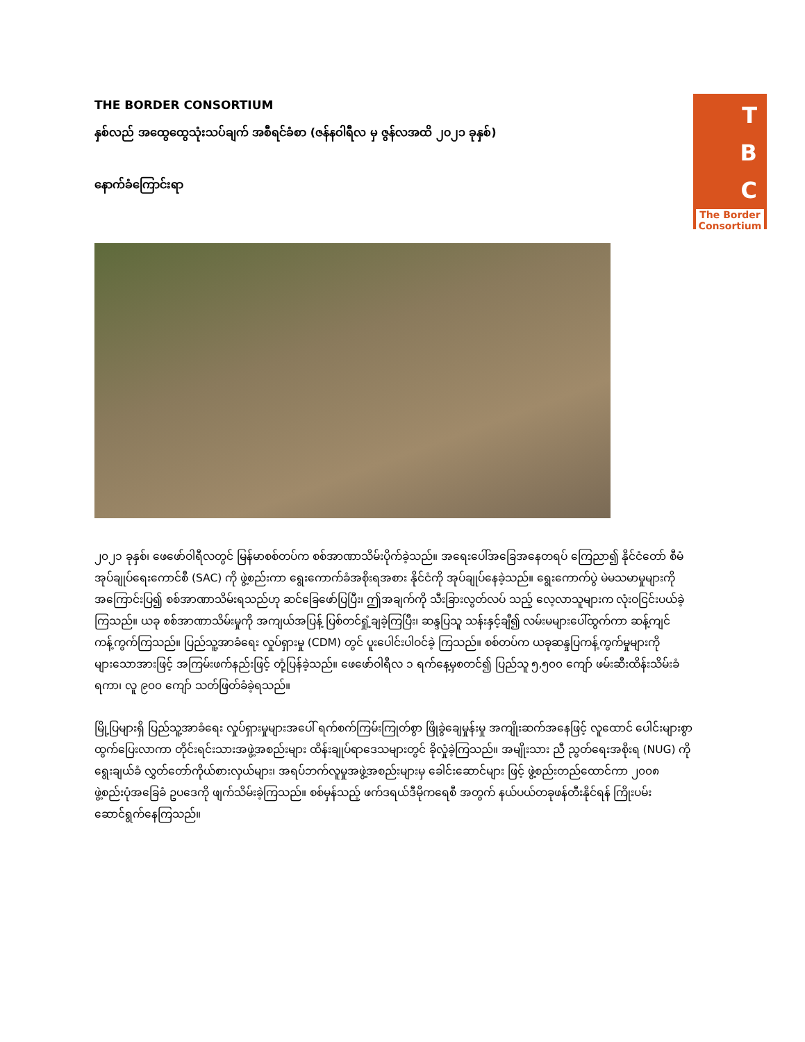THE BORDER CONSORTIUM
နှစ်လည် အထွေထွေသုံးသပ်ချက် အစီရင်ခံစာ (ဇန်နဝါရီလ မှ ဇွန်လအထိ ၂၀၂၁ ခုနှစ်)
နောက်ခံကြောင်းရာ
T
B
C
The Border Consortium
၂၀၂၁ ခုနှစ်၊ ဖေဖော်ဝါရီလတွင် မြန်မာစစ်တပ်က စစ်အာဏာသိမ်းပိုက်ခဲ့သည်။ အရေးပေါ်အခြေအနေတရပ် ကြေညာ၍ နိုင်ငံတော် စီမံအုပ်ချုပ်ရေးကောင်စီ (SAC) ကို ဖွဲ့စည်းကာ ရွေးကောက်ခံအစိုးရအစား နိုင်ငံကို အုပ်ချုပ်နေခဲ့သည်။ ရွေးကောက်ပွဲ မဲမသမာမှုများကို အကြောင်းပြ၍ စစ်အာဏာသိမ်းရသည်ဟု ဆင်ခြေဖော်ပြပြီး၊ ဤအချက်ကို သီးခြားလွတ်လပ် သည့် လေ့လာသူများက လုံးဝငြင်းပယ်ခဲ့ကြသည်။ ယခု စစ်အာဏာသိမ်းမှုကို အကျယ်အပြန့် ပြစ်တင်ရှုံ့ချခဲ့ကြပြီး၊ ဆန္ဒပြသူ သန်းနှင့်ချီ၍ လမ်းမများပေါ်ထွက်ကာ ဆန့်ကျင်ကန့်ကွက်ကြသည်။ ပြည်သူ့အာခံရေး လှုပ်ရှားမှု (CDM) တွင် ပူးပေါင်းပါဝင်ခဲ့ ကြသည်။ စစ်တပ်က ယခုဆန္ဒပြကန့်ကွက်မှုများကို များသောအားဖြင့် အကြမ်းဖက်နည်းဖြင့် တုံ့ပြန်ခဲ့သည်။ ဖေဖော်ဝါရီလ ၁ ရက်နေ့မှစတင်၍ ပြည်သူ ၅,၅၀၀ ကျော် ဖမ်းဆီးထိန်းသိမ်းခံရကာ၊ လူ ၉၀၀ ကျော် သတ်ဖြတ်ခံခဲ့ရသည်။
မြို့ပြများရှိ ပြည်သူ့အာခံရေး လှုပ်ရှားမှုများအပေါ် ရက်စက်ကြမ်းကြုတ်စွာ ဖြိုခွဲချေမှုန်းမှု အကျိုးဆက်အနေဖြင့် လူထောင် ပေါင်းများစွာ ထွက်ပြေးလာကာ တိုင်းရင်းသားအဖွဲ့အစည်းများ ထိန်းချုပ်ရာဒေသများတွင် ခိုလှုံခဲ့ကြသည်။ အမျိုးသား ညီ ညွတ်ရေးအစိုးရ (NUG) ကို ရွေးချယ်ခံ လွှတ်တော်ကိုယ်စားလှယ်များ၊ အရပ်ဘက်လူမှုအဖွဲ့အစည်းများမှ ခေါင်းဆောင်များ ဖြင့် ဖွဲ့စည်းတည်ထောင်ကာ ၂၀၀၈ ဖွဲ့စည်းပုံအခြေခံ ဥပဒေကို ဖျက်သိမ်းခဲ့ကြသည်။ စစ်မှန်သည့် ဖက်ဒရယ်ဒီမိုကရေစီ အတွက် နယ်ပယ်တခုဖန်တီးနိုင်ရန် ကြိုးပမ်းဆောင်ရွက်နေကြသည်။